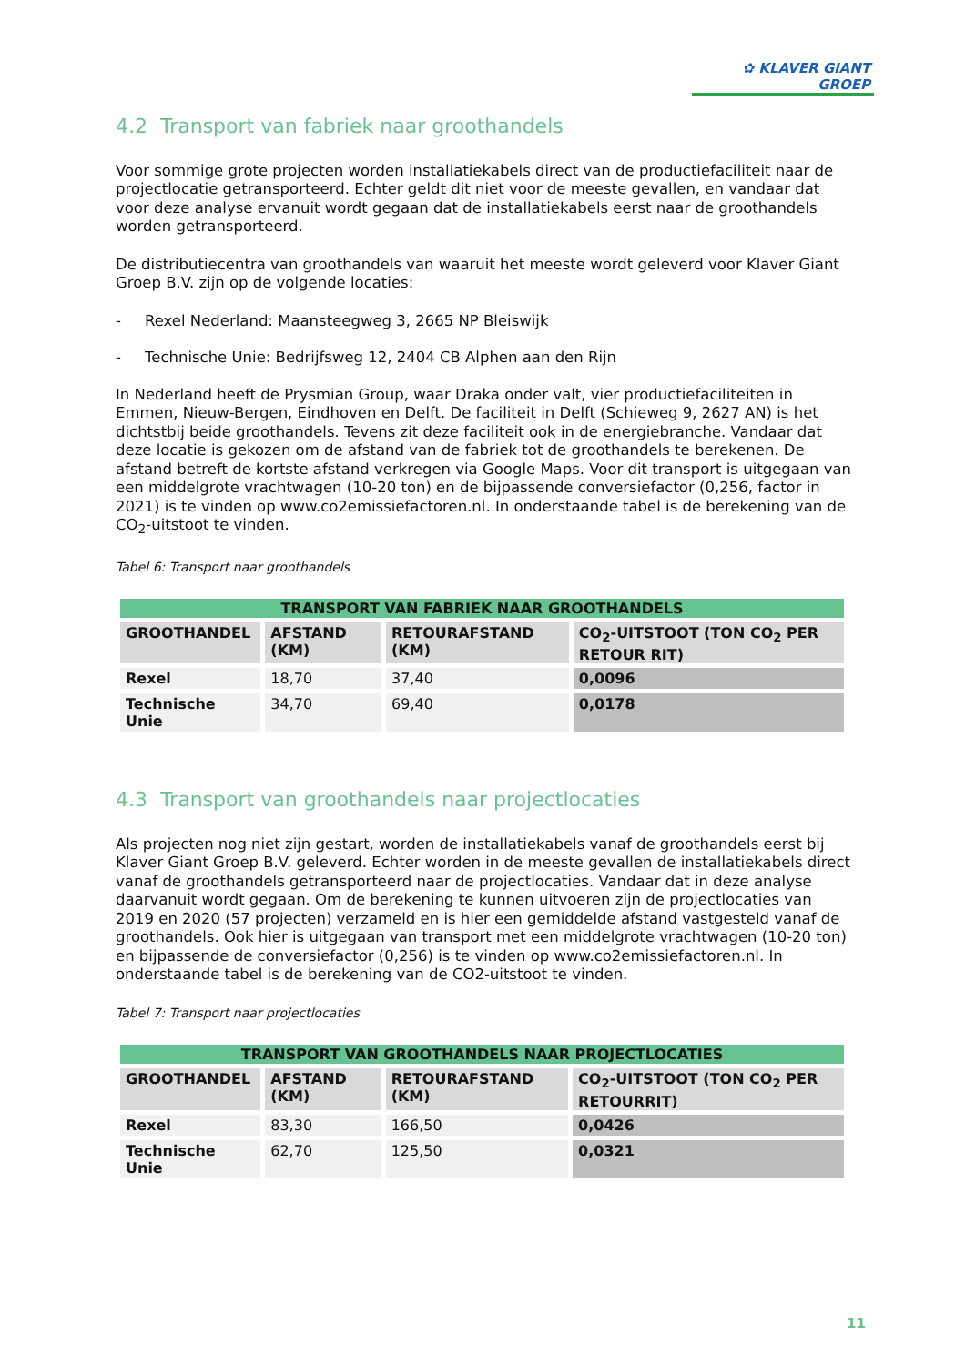✿ KLAVER GIANT GROEP
4.2 Transport van fabriek naar groothandels
Voor sommige grote projecten worden installatiekabels direct van de productiefaciliteit naar de projectlocatie getransporteerd. Echter geldt dit niet voor de meeste gevallen, en vandaar dat voor deze analyse ervanuit wordt gegaan dat de installatiekabels eerst naar de groothandels worden getransporteerd.
De distributiecentra van groothandels van waaruit het meeste wordt geleverd voor Klaver Giant Groep B.V. zijn op de volgende locaties:
- Rexel Nederland: Maansteegweg 3, 2665 NP Bleiswijk
- Technische Unie: Bedrijfsweg 12, 2404 CB Alphen aan den Rijn
In Nederland heeft de Prysmian Group, waar Draka onder valt, vier productiefaciliteiten in Emmen, Nieuw-Bergen, Eindhoven en Delft. De faciliteit in Delft (Schieweg 9, 2627 AN) is het dichtstbij beide groothandels. Tevens zit deze faciliteit ook in de energiebranche. Vandaar dat deze locatie is gekozen om de afstand van de fabriek tot de groothandels te berekenen. De afstand betreft de kortste afstand verkregen via Google Maps. Voor dit transport is uitgegaan van een middelgrote vrachtwagen (10-20 ton) en de bijpassende conversiefactor (0,256, factor in 2021) is te vinden op www.co2emissiefactoren.nl. In onderstaande tabel is de berekening van de CO<sub>2</sub>-uitstoot te vinden.
Tabel 6: Transport naar groothandels
| TRANSPORT VAN FABRIEK NAAR GROOTHANDELS | | | |
| --- | --- | --- | --- |
| GROOTHANDEL | AFSTAND (KM) | RETOURAFSTAND (KM) | CO<sub>2</sub>-UITSTOOT (TON CO<sub>2</sub> PER RETOUR RIT) |
| Rexel | 18,70 | 37,40 | 0,0096 |
| Technische Unie | 34,70 | 69,40 | 0,0178 |
4.3 Transport van groothandels naar projectlocaties
Als projecten nog niet zijn gestart, worden de installatiekabels vanaf de groothandels eerst bij Klaver Giant Groep B.V. geleverd. Echter worden in de meeste gevallen de installatiekabels direct vanaf de groothandels getransporteerd naar de projectlocaties. Vandaar dat in deze analyse daarvanuit wordt gegaan. Om de berekening te kunnen uitvoeren zijn de projectlocaties van 2019 en 2020 (57 projecten) verzameld en is hier een gemiddelde afstand vastgesteld vanaf de groothandels. Ook hier is uitgegaan van transport met een middelgrote vrachtwagen (10-20 ton) en bijpassende de conversiefactor (0,256) is te vinden op www.co2emissiefactoren.nl. In onderstaande tabel is de berekening van de CO2-uitstoot te vinden.
Tabel 7: Transport naar projectlocaties
| TRANSPORT VAN GROOTHANDELS NAAR PROJECTLOCATIES | | | |
| --- | --- | --- | --- |
| GROOTHANDEL | AFSTAND (KM) | RETOURAFSTAND (KM) | CO<sub>2</sub>-UITSTOOT (TON CO<sub>2</sub> PER RETOURRIT) |
| Rexel | 83,30 | 166,50 | 0,0426 |
| Technische Unie | 62,70 | 125,50 | 0,0321 |
11